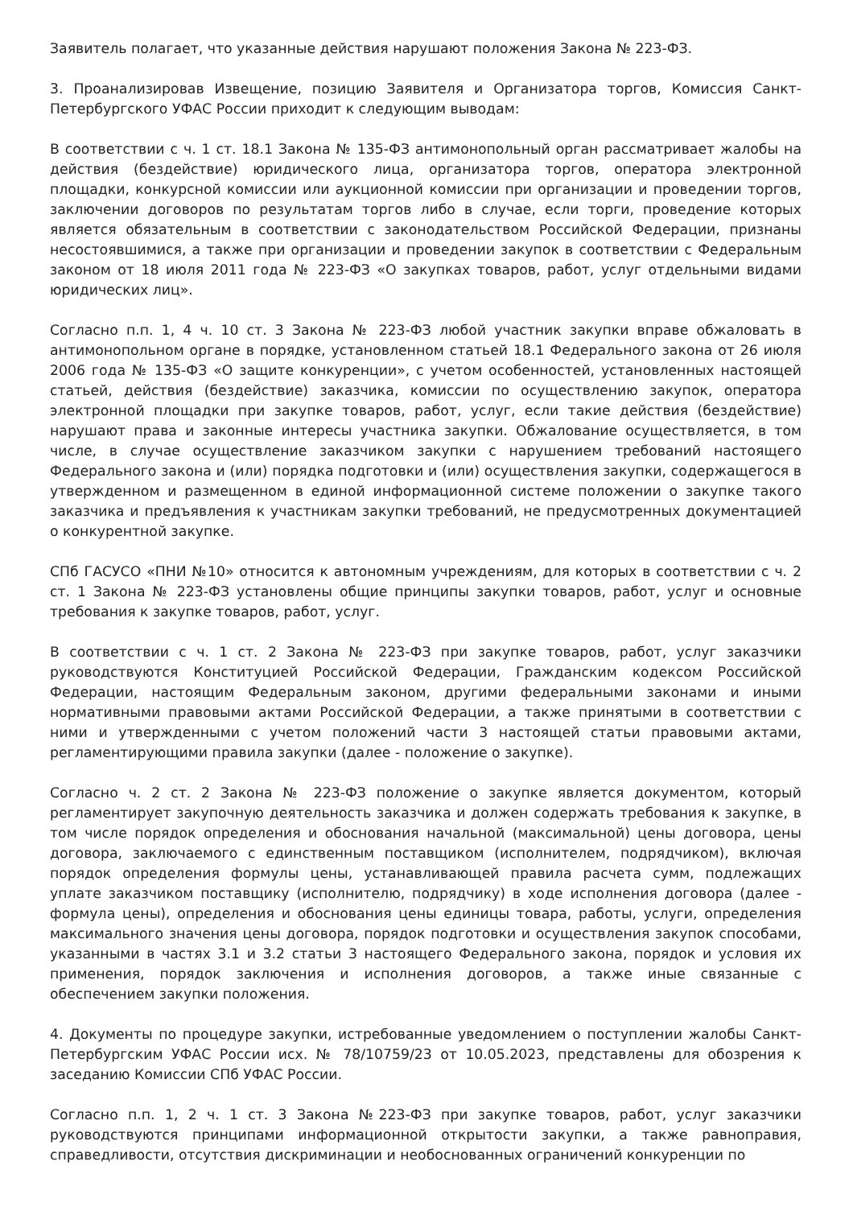Заявитель полагает, что указанные действия нарушают положения Закона № 223-ФЗ.
3. Проанализировав Извещение, позицию Заявителя и Организатора торгов, Комиссия Санкт-Петербургского УФАС России приходит к следующим выводам:
В соответствии с ч. 1 ст. 18.1 Закона № 135-ФЗ антимонопольный орган рассматривает жалобы на действия (бездействие) юридического лица, организатора торгов, оператора электронной площадки, конкурсной комиссии или аукционной комиссии при организации и проведении торгов, заключении договоров по результатам торгов либо в случае, если торги, проведение которых является обязательным в соответствии с законодательством Российской Федерации, признаны несостоявшимися, а также при организации и проведении закупок в соответствии с Федеральным законом от 18 июля 2011 года № 223-ФЗ «О закупках товаров, работ, услуг отдельными видами юридических лиц».
Согласно п.п. 1, 4 ч. 10 ст. 3 Закона № 223-ФЗ любой участник закупки вправе обжаловать в антимонопольном органе в порядке, установленном статьей 18.1 Федерального закона от 26 июля 2006 года № 135-ФЗ «О защите конкуренции», с учетом особенностей, установленных настоящей статьей, действия (бездействие) заказчика, комиссии по осуществлению закупок, оператора электронной площадки при закупке товаров, работ, услуг, если такие действия (бездействие) нарушают права и законные интересы участника закупки. Обжалование осуществляется, в том числе, в случае осуществление заказчиком закупки с нарушением требований настоящего Федерального закона и (или) порядка подготовки и (или) осуществления закупки, содержащегося в утвержденном и размещенном в единой информационной системе положении о закупке такого заказчика и предъявления к участникам закупки требований, не предусмотренных документацией о конкурентной закупке.
СПб ГАСУСО «ПНИ №10» относится к автономным учреждениям, для которых в соответствии с ч. 2 ст. 1 Закона № 223-ФЗ установлены общие принципы закупки товаров, работ, услуг и основные требования к закупке товаров, работ, услуг.
В соответствии с ч. 1 ст. 2 Закона № 223-ФЗ при закупке товаров, работ, услуг заказчики руководствуются Конституцией Российской Федерации, Гражданским кодексом Российской Федерации, настоящим Федеральным законом, другими федеральными законами и иными нормативными правовыми актами Российской Федерации, а также принятыми в соответствии с ними и утвержденными с учетом положений части 3 настоящей статьи правовыми актами, регламентирующими правила закупки (далее - положение о закупке).
Согласно ч. 2 ст. 2 Закона № 223-ФЗ положение о закупке является документом, который регламентирует закупочную деятельность заказчика и должен содержать требования к закупке, в том числе порядок определения и обоснования начальной (максимальной) цены договора, цены договора, заключаемого с единственным поставщиком (исполнителем, подрядчиком), включая порядок определения формулы цены, устанавливающей правила расчета сумм, подлежащих уплате заказчиком поставщику (исполнителю, подрядчику) в ходе исполнения договора (далее - формула цены), определения и обоснования цены единицы товара, работы, услуги, определения максимального значения цены договора, порядок подготовки и осуществления закупок способами, указанными в частях 3.1 и 3.2 статьи 3 настоящего Федерального закона, порядок и условия их применения, порядок заключения и исполнения договоров, а также иные связанные с обеспечением закупки положения.
4. Документы по процедуре закупки, истребованные уведомлением о поступлении жалобы Санкт-Петербургским УФАС России исх. № 78/10759/23 от 10.05.2023, представлены для обозрения к заседанию Комиссии СПб УФАС России.
Согласно п.п. 1, 2 ч. 1 ст. 3 Закона №223-ФЗ при закупке товаров, работ, услуг заказчики руководствуются принципами информационной открытости закупки, а также равноправия, справедливости, отсутствия дискриминации и необоснованных ограничений конкуренции по